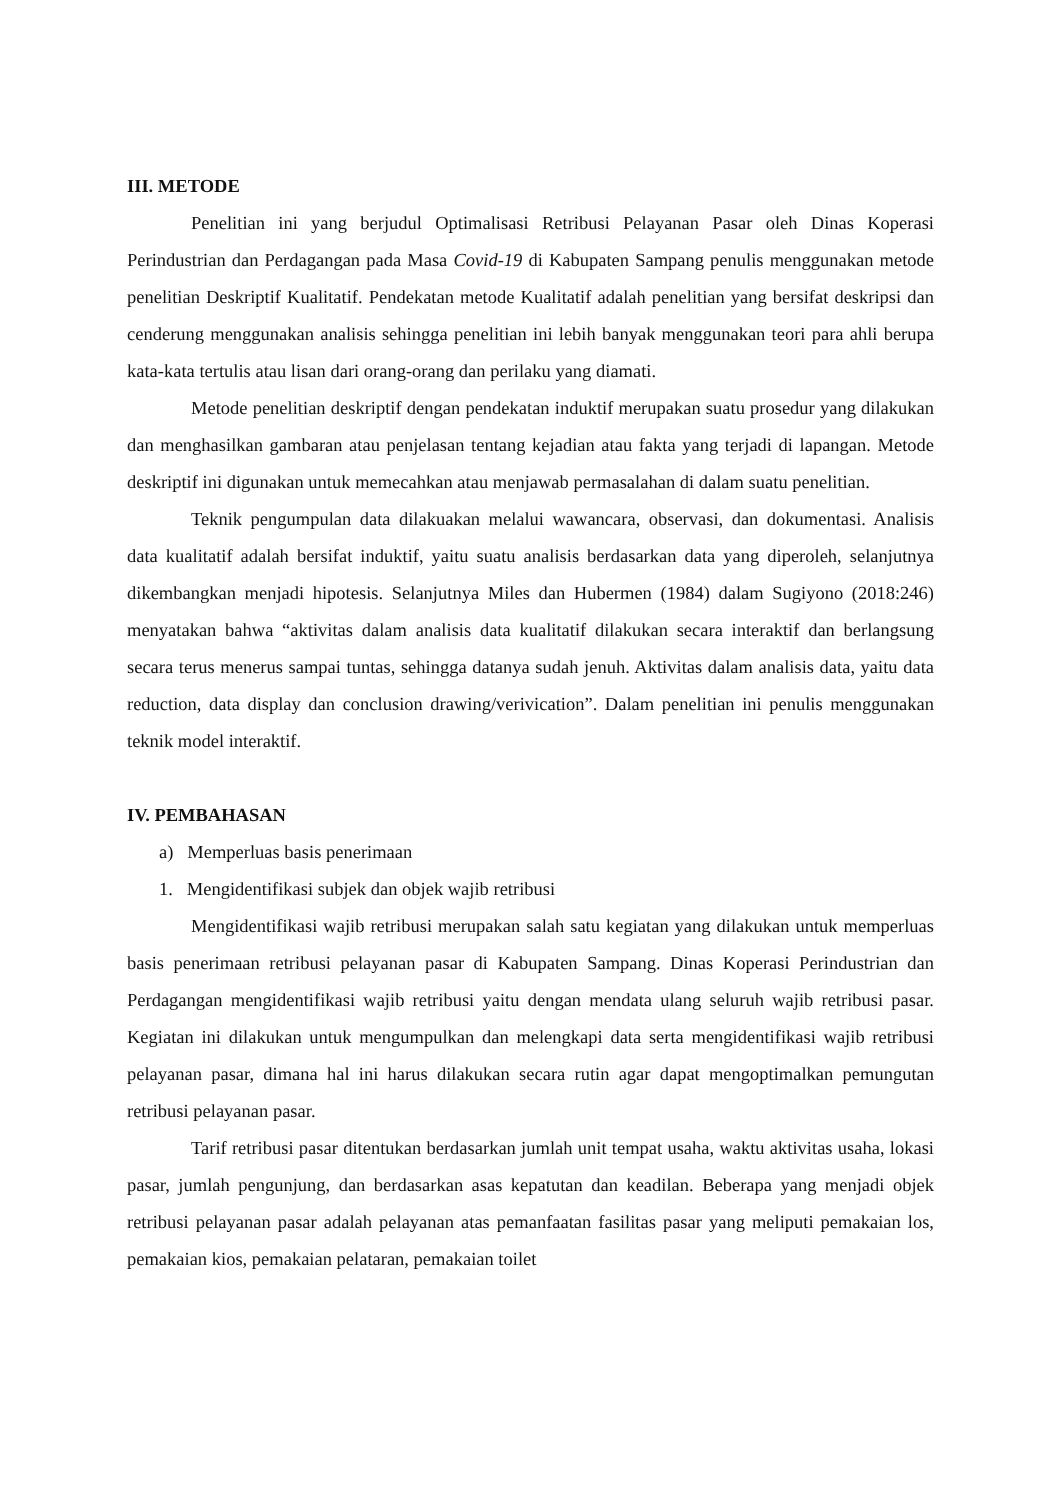III. METODE
Penelitian ini yang berjudul Optimalisasi Retribusi Pelayanan Pasar oleh Dinas Koperasi Perindustrian dan Perdagangan pada Masa Covid-19 di Kabupaten Sampang penulis menggunakan metode penelitian Deskriptif Kualitatif. Pendekatan metode Kualitatif adalah penelitian yang bersifat deskripsi dan cenderung menggunakan analisis sehingga penelitian ini lebih banyak menggunakan teori para ahli berupa kata-kata tertulis atau lisan dari orang-orang dan perilaku yang diamati.
Metode penelitian deskriptif dengan pendekatan induktif merupakan suatu prosedur yang dilakukan dan menghasilkan gambaran atau penjelasan tentang kejadian atau fakta yang terjadi di lapangan. Metode deskriptif ini digunakan untuk memecahkan atau menjawab permasalahan di dalam suatu penelitian.
Teknik pengumpulan data dilakuakan melalui wawancara, observasi, dan dokumentasi. Analisis data kualitatif adalah bersifat induktif, yaitu suatu analisis berdasarkan data yang diperoleh, selanjutnya dikembangkan menjadi hipotesis. Selanjutnya Miles dan Hubermen (1984) dalam Sugiyono (2018:246) menyatakan bahwa “aktivitas dalam analisis data kualitatif dilakukan secara interaktif dan berlangsung secara terus menerus sampai tuntas, sehingga datanya sudah jenuh. Aktivitas dalam analisis data, yaitu data reduction, data display dan conclusion drawing/verivication”. Dalam penelitian ini penulis menggunakan teknik model interaktif.
IV. PEMBAHASAN
a) Memperluas basis penerimaan
1. Mengidentifikasi subjek dan objek wajib retribusi
Mengidentifikasi wajib retribusi merupakan salah satu kegiatan yang dilakukan untuk memperluas basis penerimaan retribusi pelayanan pasar di Kabupaten Sampang. Dinas Koperasi Perindustrian dan Perdagangan mengidentifikasi wajib retribusi yaitu dengan mendata ulang seluruh wajib retribusi pasar. Kegiatan ini dilakukan untuk mengumpulkan dan melengkapi data serta mengidentifikasi wajib retribusi pelayanan pasar, dimana hal ini harus dilakukan secara rutin agar dapat mengoptimalkan pemungutan retribusi pelayanan pasar.
Tarif retribusi pasar ditentukan berdasarkan jumlah unit tempat usaha, waktu aktivitas usaha, lokasi pasar, jumlah pengunjung, dan berdasarkan asas kepatutan dan keadilan. Beberapa yang menjadi objek retribusi pelayanan pasar adalah pelayanan atas pemanfaatan fasilitas pasar yang meliputi pemakaian los, pemakaian kios, pemakaian pelataran, pemakaian toilet